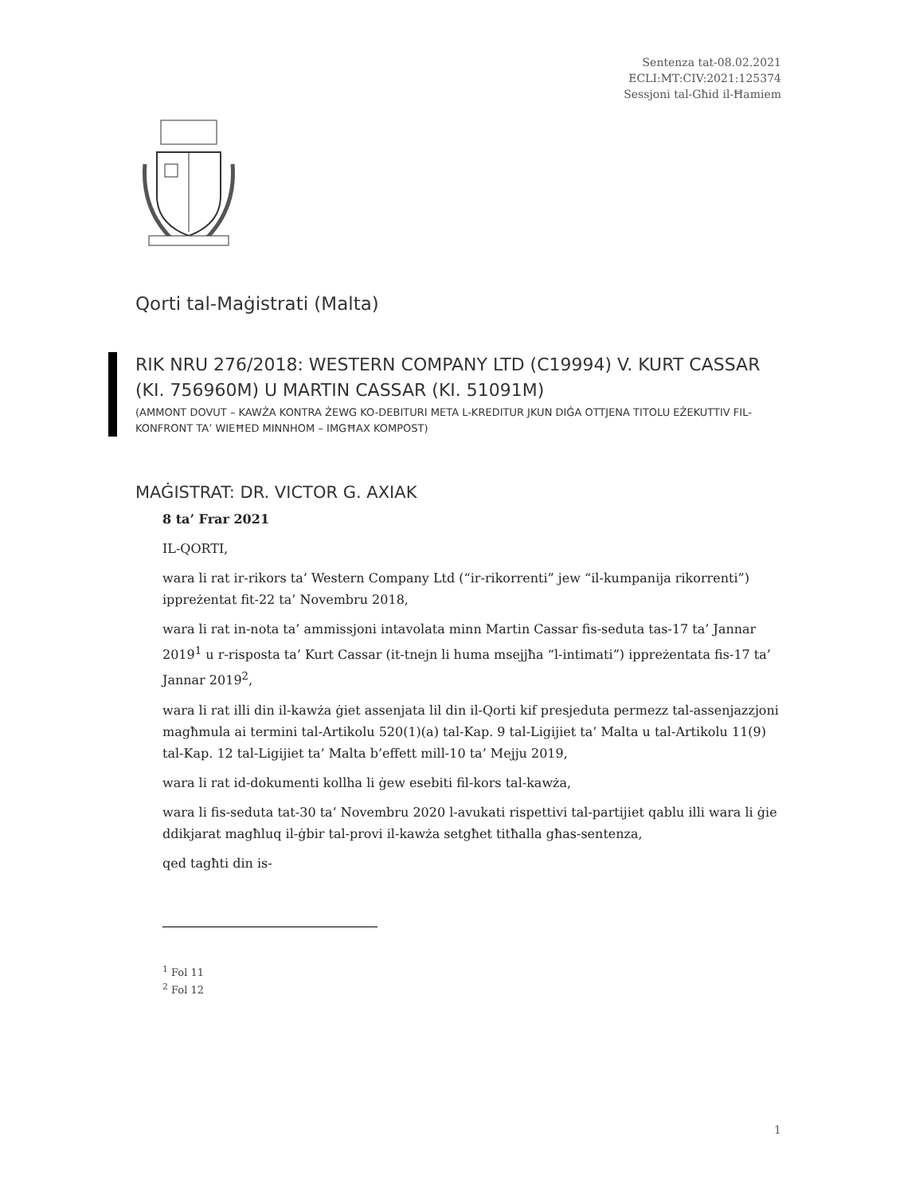Sentenza tat-08.02.2021
ECLI:MT:CIV:2021:125374
Sessjoni tal-Għid il-Ħamiem
Qorti tal-Maġistrati (Malta)
RIK NRU 276/2018: WESTERN COMPANY LTD (C19994) V. KURT CASSAR (KI. 756960M) U MARTIN CASSAR (KI. 51091M)
(AMMONT DOVUT – KAWŻA KONTRA ŻEWG KO-DEBITURI META L-KREDITUR JKUN DIĠA OTTJENA TITOLU EŻEKUTTIV FIL-KONFRONT TA’ WIEĦED MINNHOM – IMGĦAX KOMPOST)
MAĠISTRAT: DR. VICTOR G. AXIAK
8 ta’ Frar 2021
IL-QORTI,
wara li rat ir-rikors ta’ Western Company Ltd (“ir-rikorrenti” jew “il-kumpanija rikorrenti”) ippreżentat fit-22 ta’ Novembru 2018,
wara li rat in-nota ta’ ammissjoni intavolata minn Martin Cassar fis-seduta tas-17 ta’ Jannar 2019<sup>1</sup> u r-risposta ta’ Kurt Cassar (it-tnejn li huma msejjħa “l-intimati”) ippreżentata fis-17 ta’ Jannar 2019<sup>2</sup>,
wara li rat illi din il-kawża ġiet assenjata lil din il-Qorti kif presjeduta permezz tal-assenjazzjoni magħmula ai termini tal-Artikolu 520(1)(a) tal-Kap. 9 tal-Ligijiet ta’ Malta u tal-Artikolu 11(9) tal-Kap. 12 tal-Ligijiet ta’ Malta b’effett mill-10 ta’ Mejju 2019,
wara li rat id-dokumenti kollha li ġew esebiti fil-kors tal-kawża,
wara li fis-seduta tat-30 ta’ Novembru 2020 l-avukati rispettivi tal-partijiet qablu illi wara li ġie ddikjarat magħluq il-ġbir tal-provi il-kawża setgħet titħalla għas-sentenza,
qed tagħti din is-
<sup>1</sup> Fol 11
<sup>2</sup> Fol 12
1